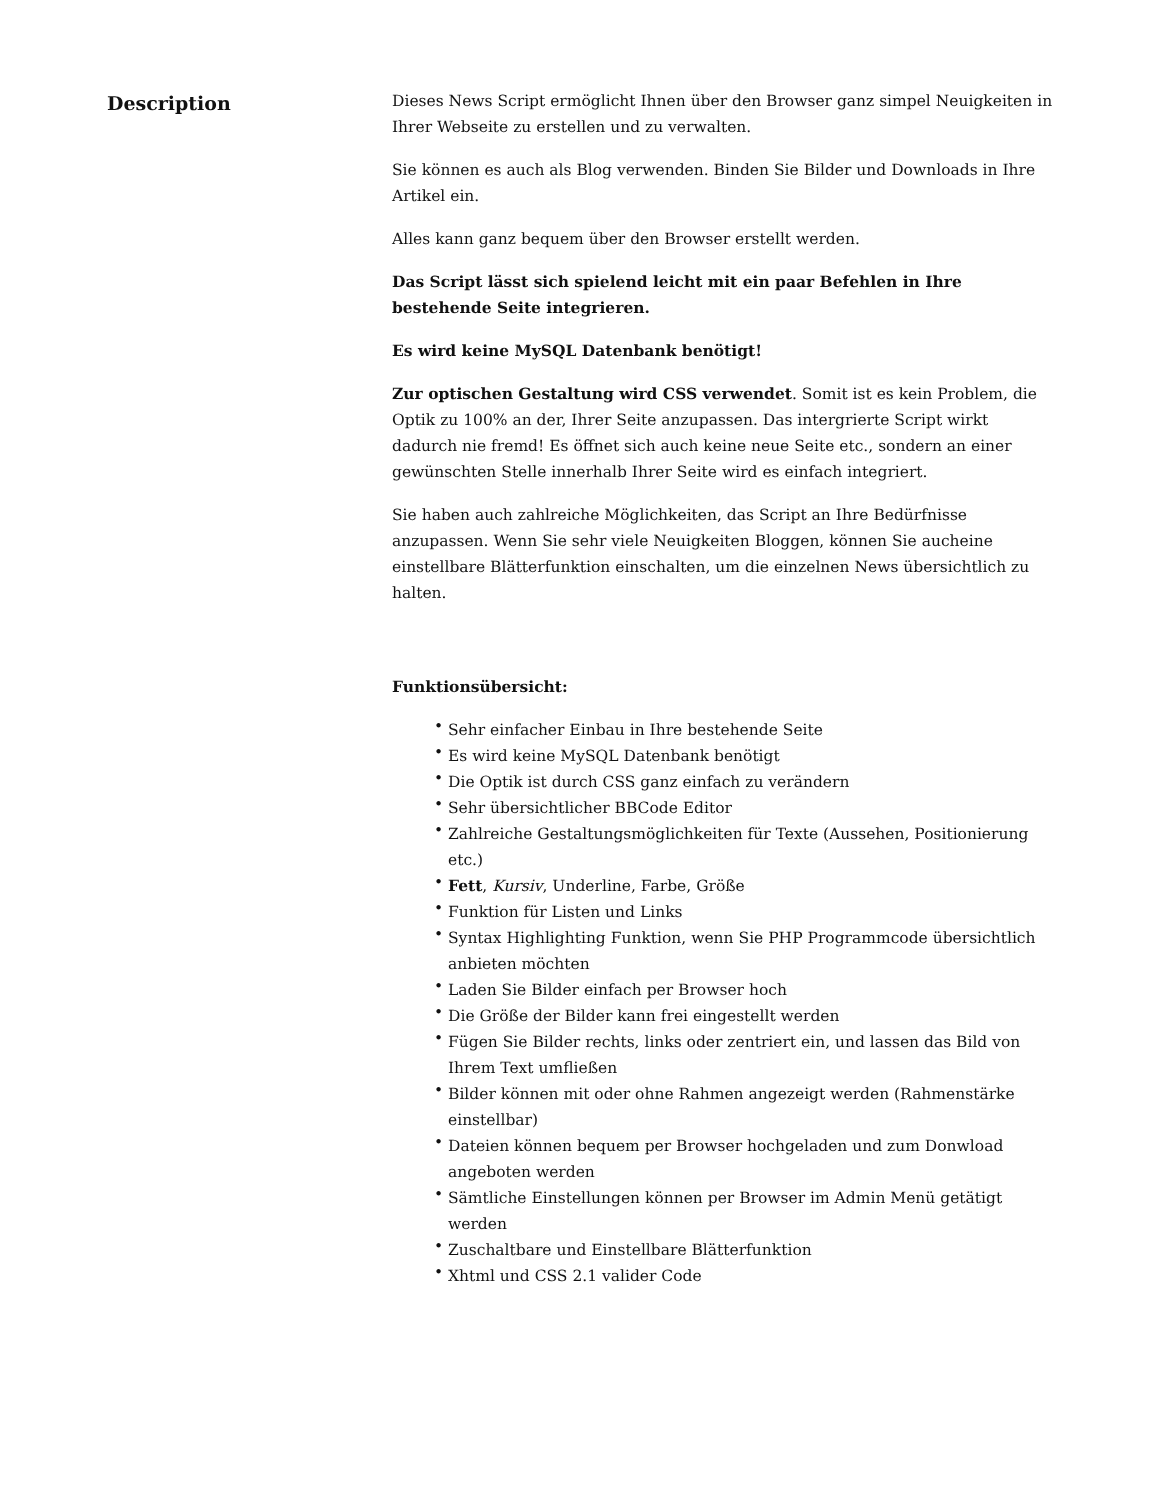Description
Dieses News Script ermöglicht Ihnen über den Browser ganz simpel Neuigkeiten in Ihrer Webseite zu erstellen und zu verwalten.
Sie können es auch als Blog verwenden. Binden Sie Bilder und Downloads in Ihre Artikel ein.
Alles kann ganz bequem über den Browser erstellt werden.
Das Script lässt sich spielend leicht mit ein paar Befehlen in Ihre bestehende Seite integrieren.
Es wird keine MySQL Datenbank benötigt!
Zur optischen Gestaltung wird CSS verwendet. Somit ist es kein Problem, die Optik zu 100% an der, Ihrer Seite anzupassen. Das intergrierte Script wirkt dadurch nie fremd! Es öffnet sich auch keine neue Seite etc., sondern an einer gewünschten Stelle innerhalb Ihrer Seite wird es einfach integriert.
Sie haben auch zahlreiche Möglichkeiten, das Script an Ihre Bedürfnisse anzupassen. Wenn Sie sehr viele Neuigkeiten Bloggen, können Sie aucheine einstellbare Blätterfunktion einschalten, um die einzelnen News übersichtlich zu halten.
Funktionsübersicht:
• Sehr einfacher Einbau in Ihre bestehende Seite
• Es wird keine MySQL Datenbank benötigt
• Die Optik ist durch CSS ganz einfach zu verändern
• Sehr übersichtlicher BBCode Editor
• Zahlreiche Gestaltungsmöglichkeiten für Texte (Aussehen, Positionierung etc.)
• Fett, Kursiv, Underline, Farbe, Größe
• Funktion für Listen und Links
• Syntax Highlighting Funktion, wenn Sie PHP Programmcode übersichtlich anbieten möchten
• Laden Sie Bilder einfach per Browser hoch
• Die Größe der Bilder kann frei eingestellt werden
• Fügen Sie Bilder rechts, links oder zentriert ein, und lassen das Bild von Ihrem Text umfließen
• Bilder können mit oder ohne Rahmen angezeigt werden (Rahmenstärke einstellbar)
• Dateien können bequem per Browser hochgeladen und zum Donwload angeboten werden
• Sämtliche Einstellungen können per Browser im Admin Menü getätigt werden
• Zuschaltbare und Einstellbare Blätterfunktion
• Xhtml und CSS 2.1 valider Code